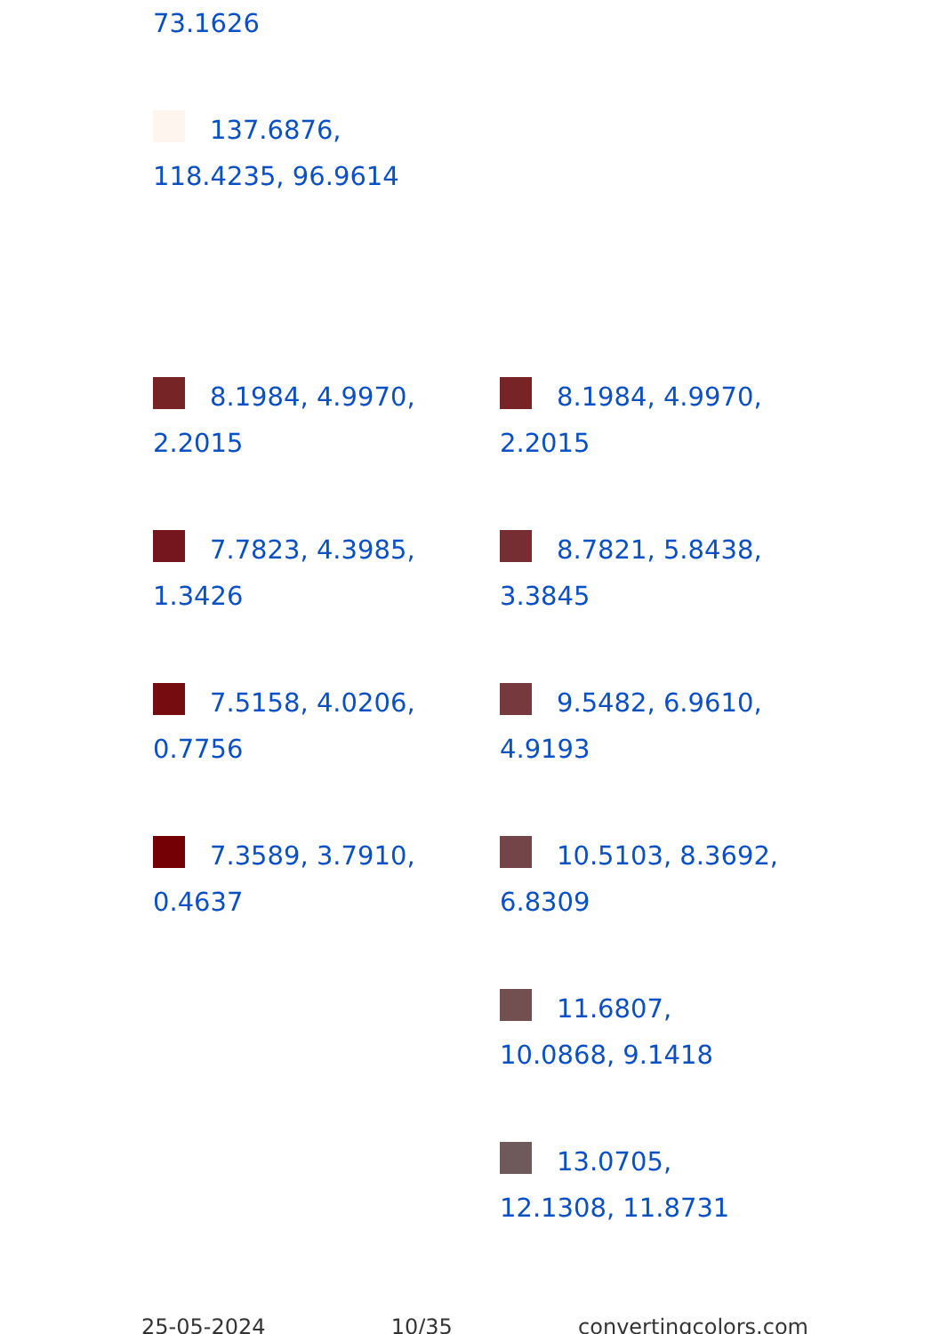73.1626
137.6876, 118.4235, 96.9614
8.1984, 4.9970, 2.2015
7.7823, 4.3985, 1.3426
7.5158, 4.0206, 0.7756
7.3589, 3.7910, 0.4637
8.1984, 4.9970, 2.2015
8.7821, 5.8438, 3.3845
9.5482, 6.9610, 4.9193
10.5103, 8.3692, 6.8309
11.6807, 10.0868, 9.1418
13.0705, 12.1308, 11.8731
25-05-2024 10/35 convertingcolors.com